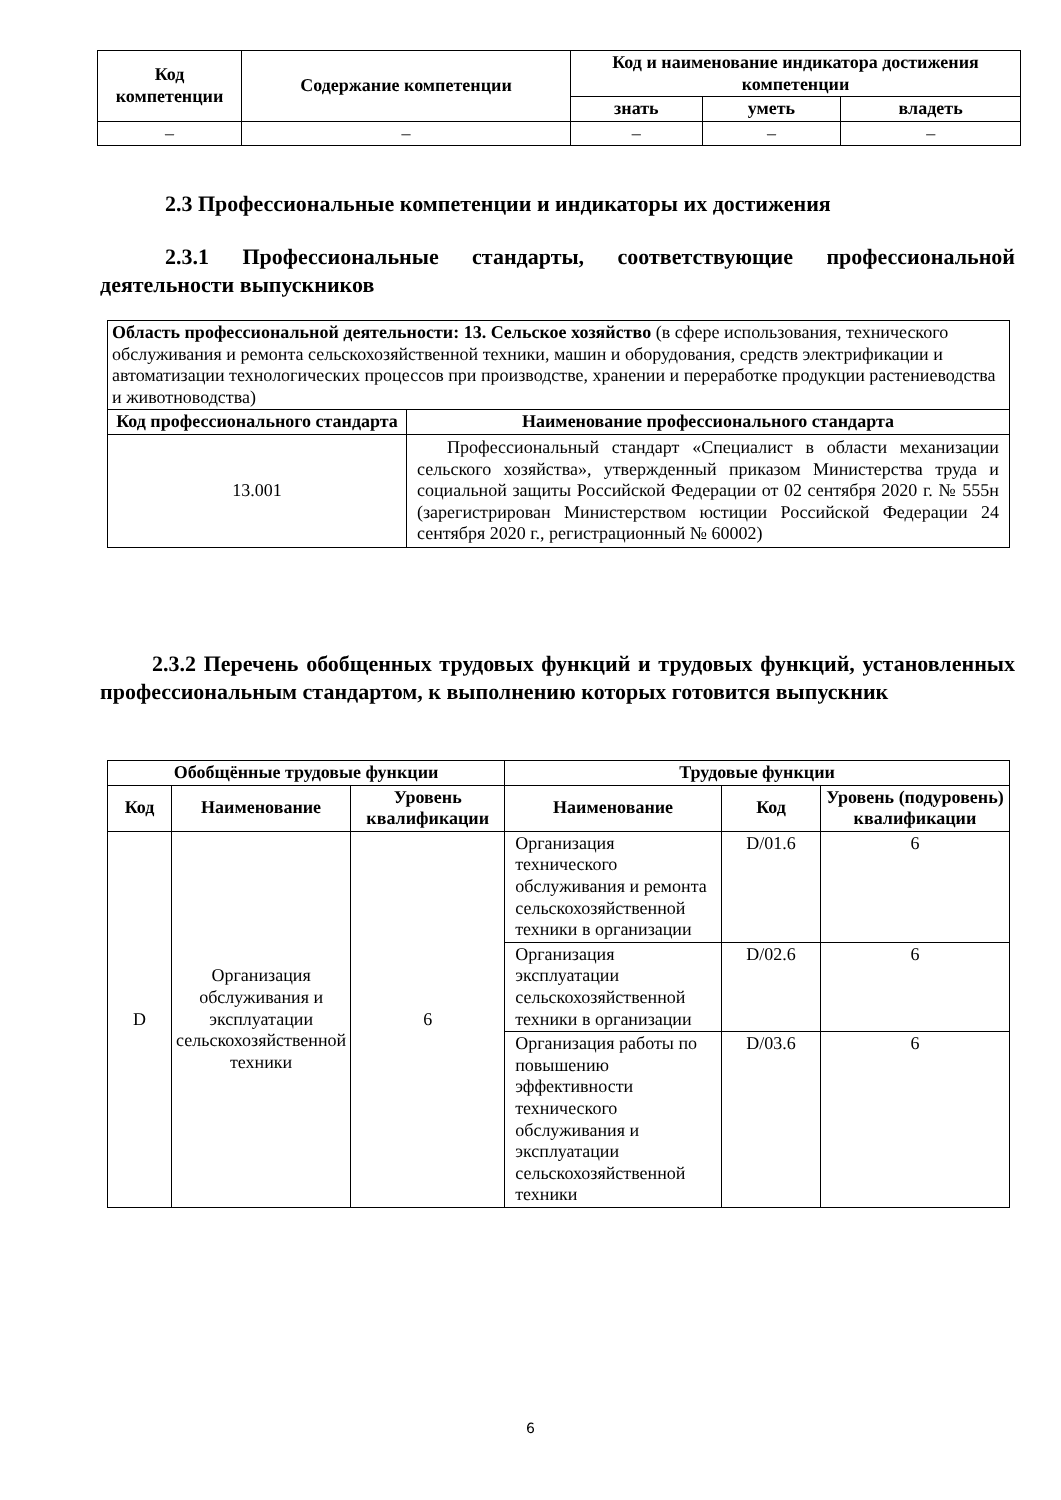| Код компетенции | Содержание компетенции | Код и наименование индикатора достижения компетенции | | |
| --- | --- | --- | --- | --- |
| | | знать | уметь | владеть |
| – | – | – | – | – |
2.3 Профессиональные компетенции и индикаторы их достижения
2.3.1 Профессиональные стандарты, соответствующие профессиональной деятельности выпускников
| Область профессиональной деятельности: 13. Сельское хозяйство (в сфере использования, технического обслуживания и ремонта сельскохозяйственной техники, машин и оборудования, средств электрификации и автоматизации технологических процессов при производстве, хранении и переработке продукции растениеводства и животноводства) | |
| Код профессионального стандарта | Наименование профессионального стандарта |
| 13.001 | Профессиональный стандарт «Специалист в области механизации сельского хозяйства», утвержденный приказом Министерства труда и социальной защиты Российской Федерации от 02 сентября 2020 г. № 555н (зарегистрирован Министерством юстиции Российской Федерации 24 сентября 2020 г., регистрационный № 60002) |
2.3.2 Перечень обобщенных трудовых функций и трудовых функций, установленных профессиональным стандартом, к выполнению которых готовится выпускник
| Обобщённые трудовые функции | | | Трудовые функции | | |
| --- | --- | --- | --- | --- | --- |
| Код | Наименование | Уровень квалификации | Наименование | Код | Уровень (подуровень) квалификации |
| D | Организация обслуживания и эксплуатации сельскохозяйственной техники | 6 | Организация технического обслуживания и ремонта сельскохозяйственной техники в организации | D/01.6 | 6 |
| | | | Организация эксплуатации сельскохозяйственной техники в организации | D/02.6 | 6 |
| | | | Организация работы по повышению эффективности технического обслуживания и эксплуатации сельскохозяйственной техники | D/03.6 | 6 |
6